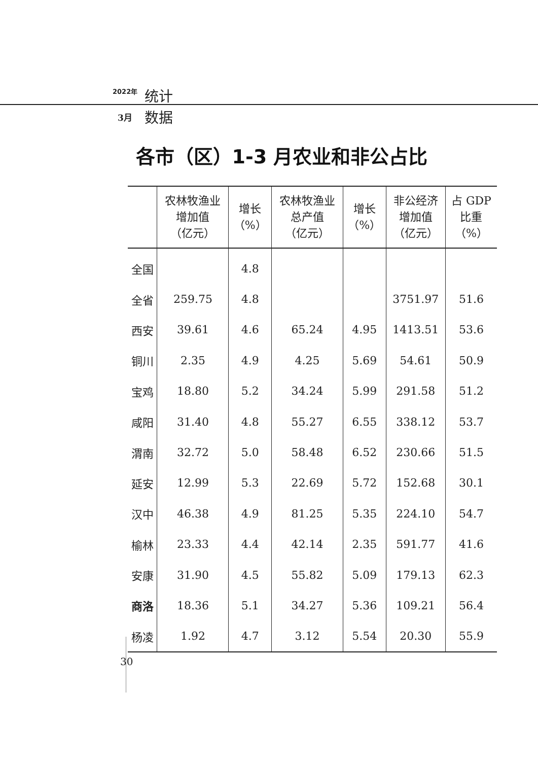2022年 统计
3月 数据
各市（区）1-3 月农业和非公占比
| | 农林牧渔业 增加值 （亿元） | 增长 （%） | 农林牧渔业 总产值 （亿元） | 增长 （%） | 非公经济 增加值 （亿元） | 占 GDP 比重 （%） |
| --- | --- | --- | --- | --- | --- | --- |
| 全国 | | 4.8 | | | | |
| 全省 | 259.75 | 4.8 | | | 3751.97 | 51.6 |
| 西安 | 39.61 | 4.6 | 65.24 | 4.95 | 1413.51 | 53.6 |
| 铜川 | 2.35 | 4.9 | 4.25 | 5.69 | 54.61 | 50.9 |
| 宝鸡 | 18.80 | 5.2 | 34.24 | 5.99 | 291.58 | 51.2 |
| 咸阳 | 31.40 | 4.8 | 55.27 | 6.55 | 338.12 | 53.7 |
| 渭南 | 32.72 | 5.0 | 58.48 | 6.52 | 230.66 | 51.5 |
| 延安 | 12.99 | 5.3 | 22.69 | 5.72 | 152.68 | 30.1 |
| 汉中 | 46.38 | 4.9 | 81.25 | 5.35 | 224.10 | 54.7 |
| 榆林 | 23.33 | 4.4 | 42.14 | 2.35 | 591.77 | 41.6 |
| 安康 | 31.90 | 4.5 | 55.82 | 5.09 | 179.13 | 62.3 |
| 商洛 | 18.36 | 5.1 | 34.27 | 5.36 | 109.21 | 56.4 |
| 杨凌 | 1.92 | 4.7 | 3.12 | 5.54 | 20.30 | 55.9 |
30